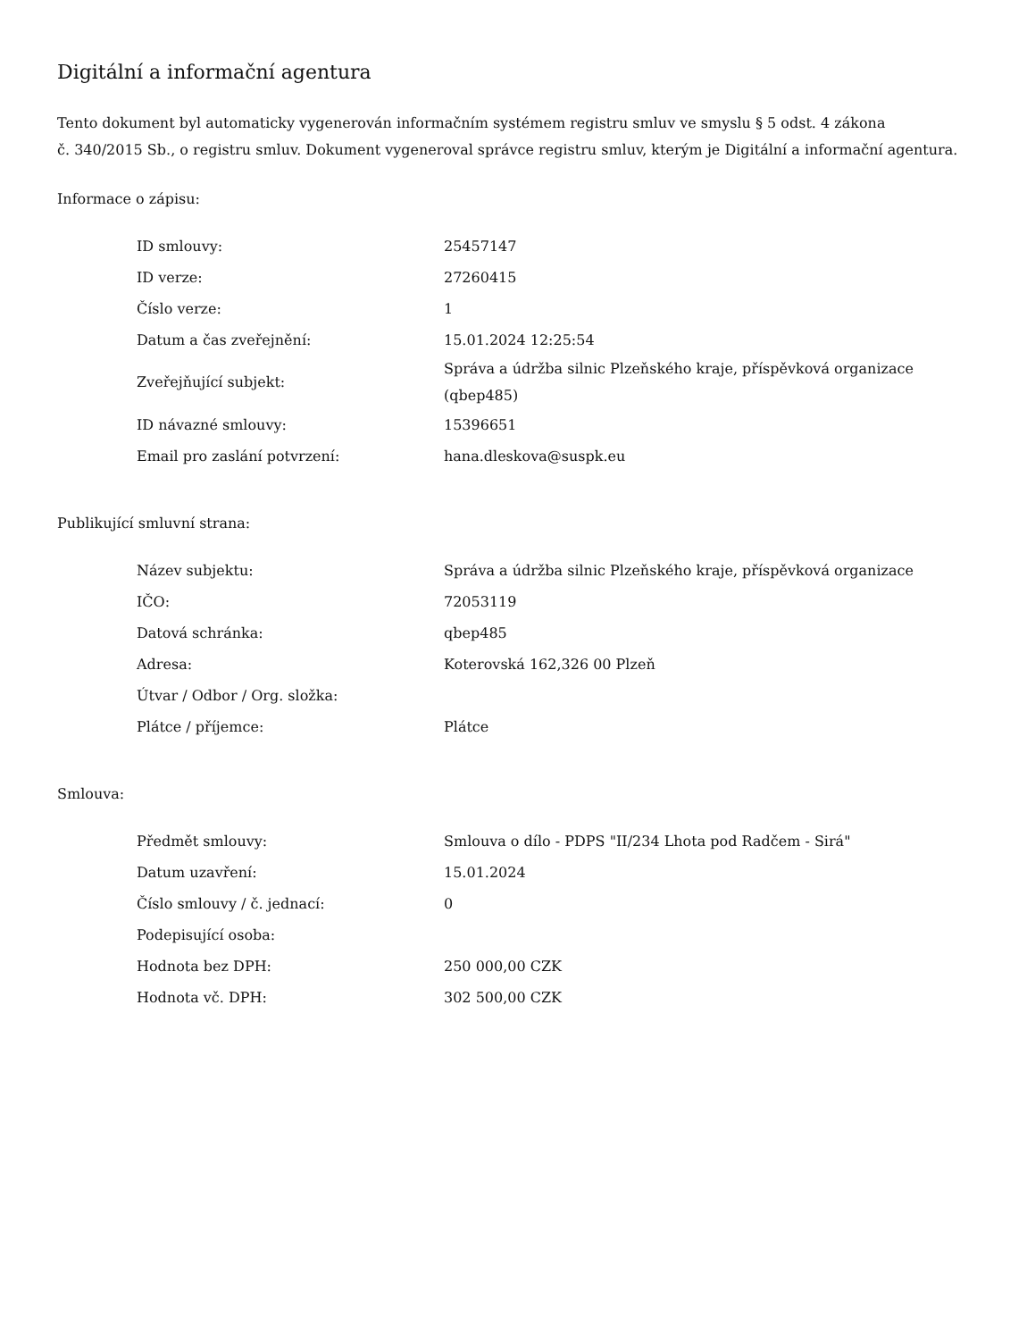Digitální a informační agentura
Tento dokument byl automaticky vygenerován informačním systémem registru smluv ve smyslu § 5 odst. 4 zákona
č. 340/2015 Sb., o registru smluv. Dokument vygeneroval správce registru smluv, kterým je Digitální a informační agentura.
Informace o zápisu:
| ID smlouvy: | 25457147 |
| ID verze: | 27260415 |
| Číslo verze: | 1 |
| Datum a čas zveřejnění: | 15.01.2024 12:25:54 |
| Zveřejňující subjekt: | Správa a údržba silnic Plzeňského kraje, příspěvková organizace (qbep485) |
| ID návazné smlouvy: | 15396651 |
| Email pro zaslání potvrzení: | hana.dleskova@suspk.eu |
Publikující smluvní strana:
| Název subjektu: | Správa a údržba silnic Plzeňského kraje, příspěvková organizace |
| IČO: | 72053119 |
| Datová schránka: | qbep485 |
| Adresa: | Koterovská 162,326 00 Plzeň |
| Útvar / Odbor / Org. složka: | |
| Plátce / příjemce: | Plátce |
Smlouva:
| Předmět smlouvy: | Smlouva o dílo - PDPS "II/234 Lhota pod Radčem - Sirá" |
| Datum uzavření: | 15.01.2024 |
| Číslo smlouvy / č. jednací: | 0 |
| Podepisující osoba: | |
| Hodnota bez DPH: | 250 000,00 CZK |
| Hodnota vč. DPH: | 302 500,00 CZK |